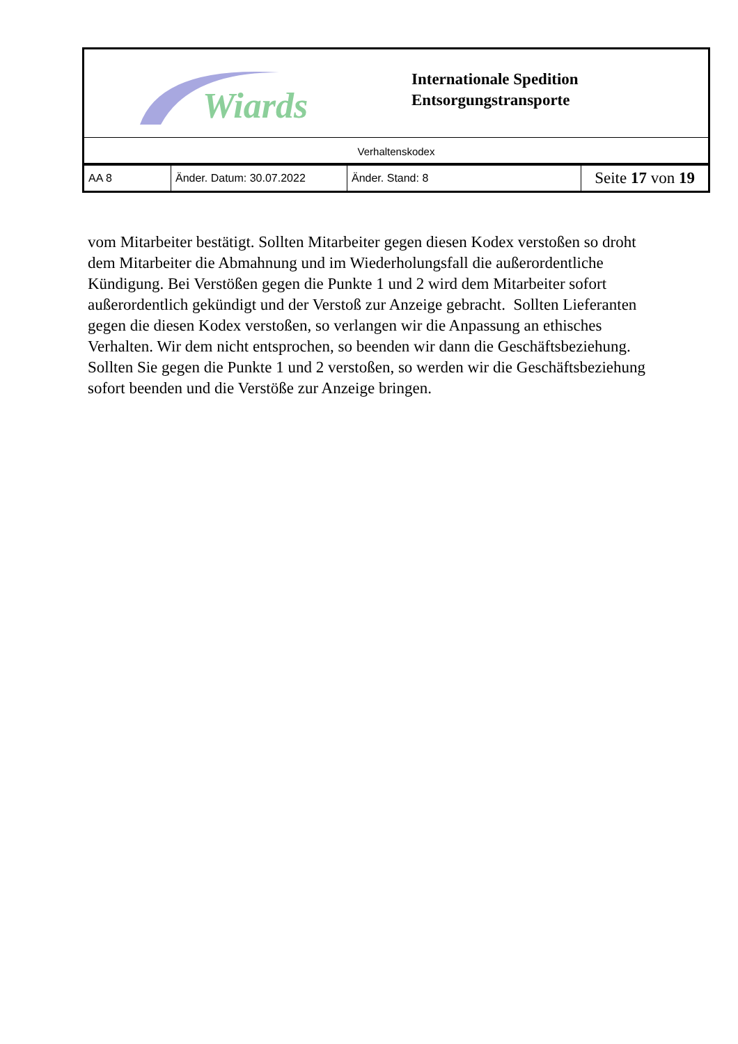Wiards
Internationale Spedition
Entsorgungstransporte
Verhaltenskodex
| AA 8 | Änder. Datum: 30.07.2022 | Änder. Stand: 8 | Seite 17 von 19 |
vom Mitarbeiter bestätigt. Sollten Mitarbeiter gegen diesen Kodex verstoßen so droht dem Mitarbeiter die Abmahnung und im Wiederholungsfall die außerordentliche Kündigung. Bei Verstößen gegen die Punkte 1 und 2 wird dem Mitarbeiter sofort außerordentlich gekündigt und der Verstoß zur Anzeige gebracht. Sollten Lieferanten gegen die diesen Kodex verstoßen, so verlangen wir die Anpassung an ethisches Verhalten. Wir dem nicht entsprochen, so beenden wir dann die Geschäftsbeziehung. Sollten Sie gegen die Punkte 1 und 2 verstoßen, so werden wir die Geschäftsbeziehung sofort beenden und die Verstöße zur Anzeige bringen.